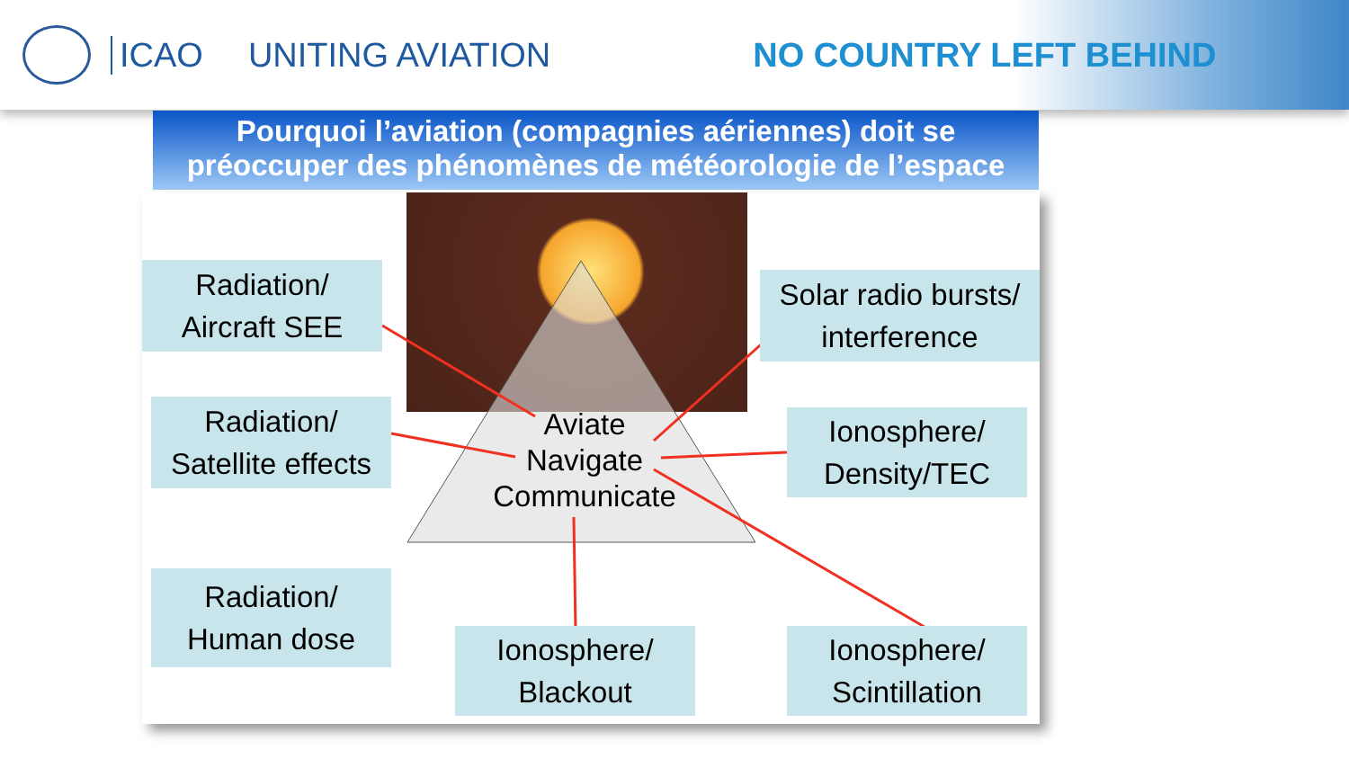ICAO UNITING AVIATION NO COUNTRY LEFT BEHIND
Pourquoi l’aviation (compagnies aériennes) doit se préoccuper des phénomènes de météorologie de l’espace
Aviate
Navigate
Communicate
Radiation/
Aircraft SEE
Radiation/
Satellite effects
Radiation/
Human dose
Solar radio bursts/
interference
Ionosphere/
Density/TEC
Ionosphere/
Blackout
Ionosphere/
Scintillation